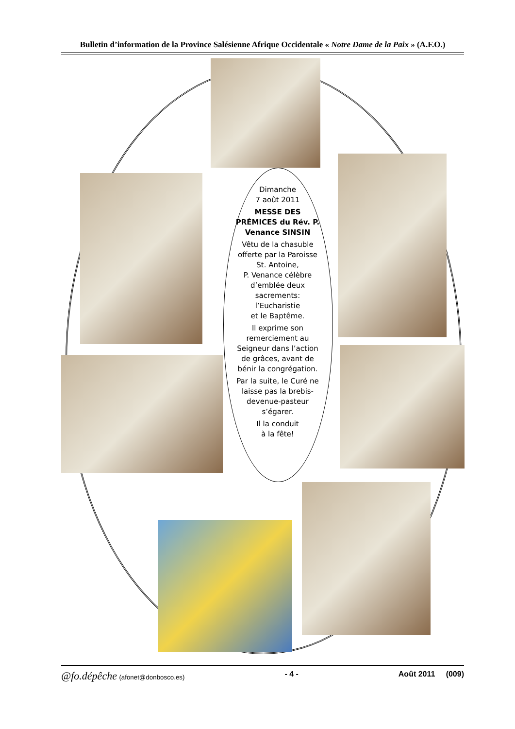Bulletin d’information de la Province Salésienne Afrique Occidentale « Notre Dame de la Paix » (A.F.O.)
Dimanche
7 août 2011
MESSE DES PRÉMICES du Rév. P. Venance SINSIN
Vêtu de la chasuble offerte par la Paroisse St. Antoine,
P. Venance célèbre d’emblée deux sacrements: l’Eucharistie
et le Baptême.
Il exprime son remerciement au Seigneur dans l’action de grâces, avant de bénir la congrégation.
Par la suite, le Curé ne laisse pas la brebis-devenue-pasteur s’égarer.
Il la conduit
à la fête!
@fo.dépêche (afonet@donbosco.es) - 4 - Août 2011 (009)